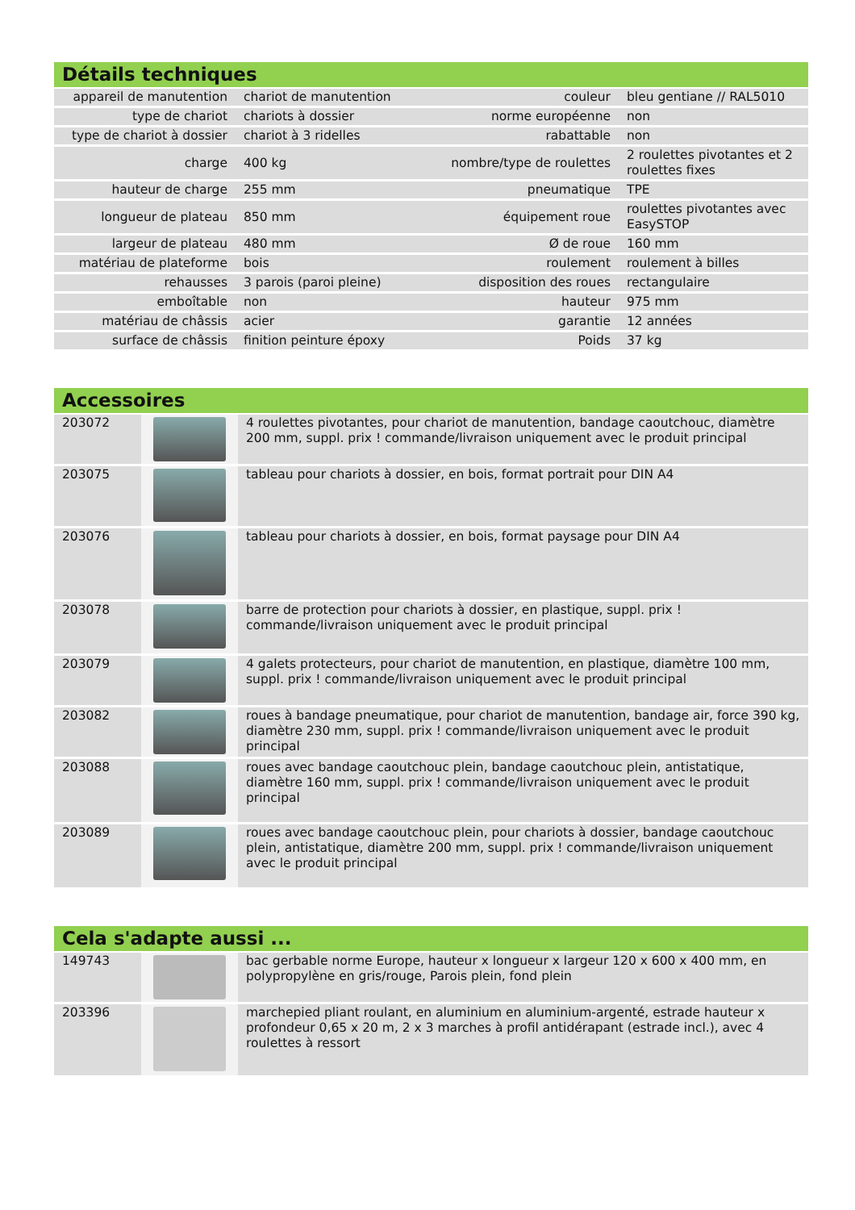Détails techniques
| appareil de manutention | chariot de manutention | couleur | bleu gentiane // RAL5010 |
| type de chariot | chariots à dossier | norme européenne | non |
| type de chariot à dossier | chariot à 3 ridelles | rabattable | non |
| charge | 400 kg | nombre/type de roulettes | 2 roulettes pivotantes et 2 roulettes fixes |
| hauteur de charge | 255 mm | pneumatique | TPE |
| longueur de plateau | 850 mm | équipement roue | roulettes pivotantes avec EasySTOP |
| largeur de plateau | 480 mm | Ø de roue | 160 mm |
| matériau de plateforme | bois | roulement | roulement à billes |
| rehausses | 3 parois (paroi pleine) | disposition des roues | rectangulaire |
| emboîtable | non | hauteur | 975 mm |
| matériau de châssis | acier | garantie | 12 années |
| surface de châssis | finition peinture époxy | Poids | 37 kg |
Accessoires
| 203072 | | 4 roulettes pivotantes, pour chariot de manutention, bandage caoutchouc, diamètre 200 mm, suppl. prix ! commande/livraison uniquement avec le produit principal |
| 203075 | | tableau pour chariots à dossier, en bois, format portrait pour DIN A4 |
| 203076 | | tableau pour chariots à dossier, en bois, format paysage pour DIN A4 |
| 203078 | | barre de protection pour chariots à dossier, en plastique, suppl. prix ! commande/livraison uniquement avec le produit principal |
| 203079 | | 4 galets protecteurs, pour chariot de manutention, en plastique, diamètre 100 mm, suppl. prix ! commande/livraison uniquement avec le produit principal |
| 203082 | | roues à bandage pneumatique, pour chariot de manutention, bandage air, force 390 kg, diamètre 230 mm, suppl. prix ! commande/livraison uniquement avec le produit principal |
| 203088 | | roues avec bandage caoutchouc plein, bandage caoutchouc plein, antistatique, diamètre 160 mm, suppl. prix ! commande/livraison uniquement avec le produit principal |
| 203089 | | roues avec bandage caoutchouc plein, pour chariots à dossier, bandage caoutchouc plein, antistatique, diamètre 200 mm, suppl. prix ! commande/livraison uniquement avec le produit principal |
Cela s'adapte aussi ...
| 149743 | | bac gerbable norme Europe, hauteur x longueur x largeur 120 x 600 x 400 mm, en polypropylène en gris/rouge, Parois plein, fond plein |
| 203396 | | marchepied pliant roulant, en aluminium en aluminium-argenté, estrade hauteur x profondeur 0,65 x 20 m, 2 x 3 marches à profil antidérapant (estrade incl.), avec 4 roulettes à ressort |